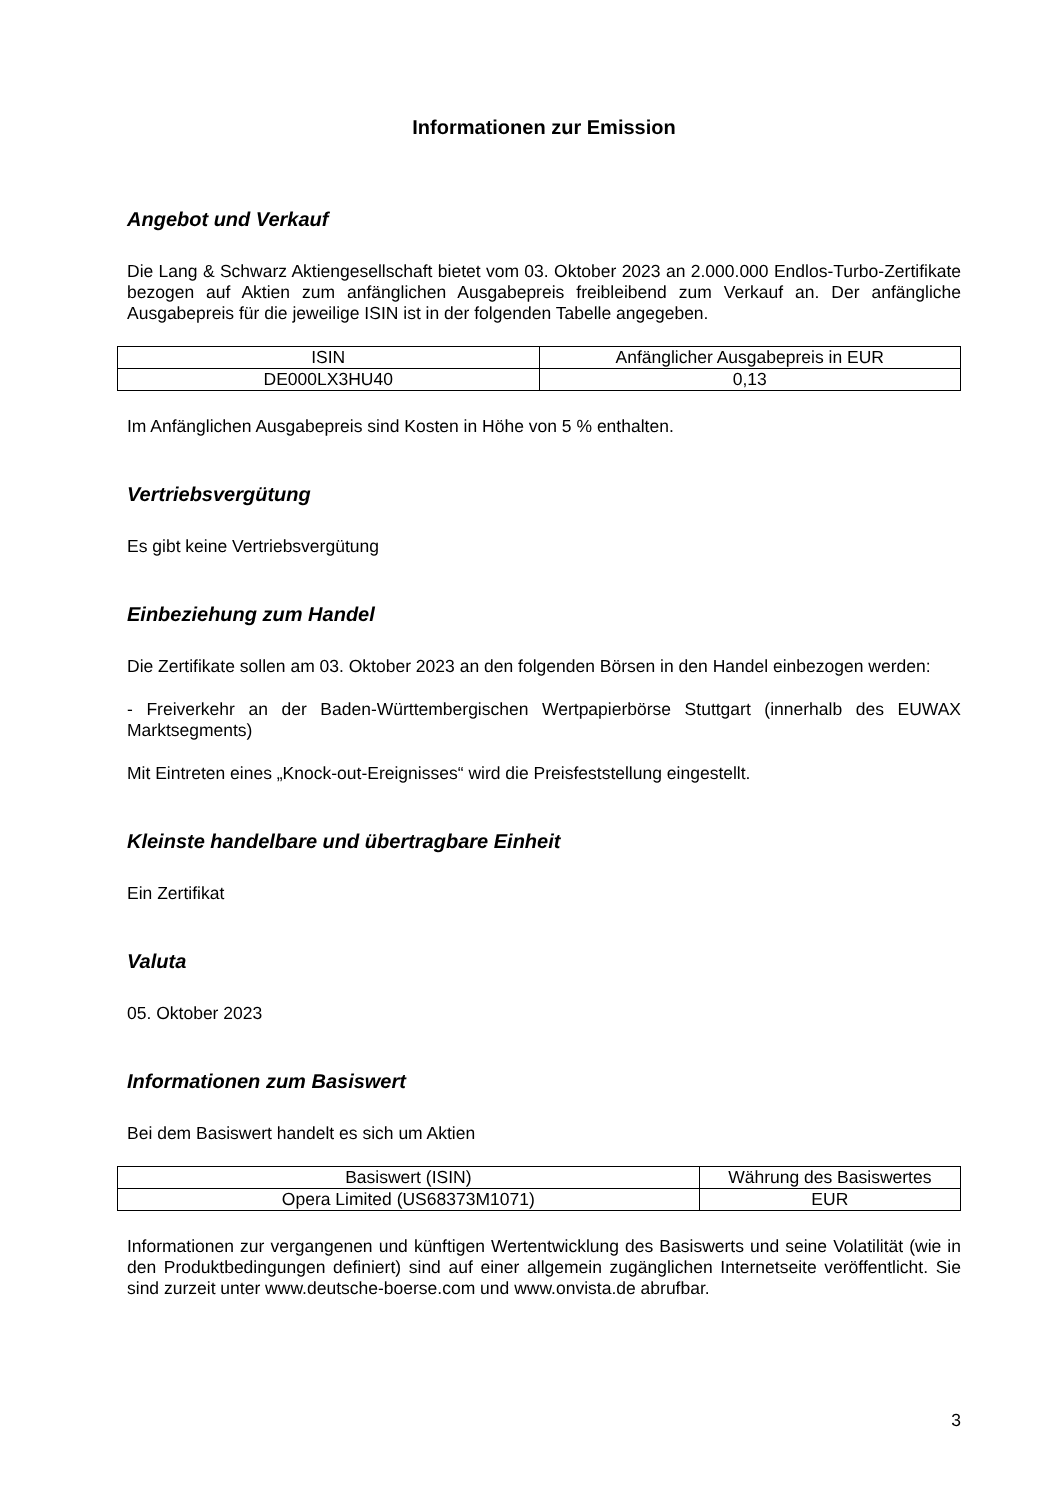Informationen zur Emission
Angebot und Verkauf
Die Lang & Schwarz Aktiengesellschaft bietet vom 03. Oktober 2023 an 2.000.000 Endlos-Turbo-Zertifikate bezogen auf Aktien zum anfänglichen Ausgabepreis freibleibend zum Verkauf an. Der anfängliche Ausgabepreis für die jeweilige ISIN ist in der folgenden Tabelle angegeben.
| ISIN | Anfänglicher Ausgabepreis in EUR |
| DE000LX3HU40 | 0,13 |
Im Anfänglichen Ausgabepreis sind Kosten in Höhe von 5 % enthalten.
Vertriebsvergütung
Es gibt keine Vertriebsvergütung
Einbeziehung zum Handel
Die Zertifikate sollen am 03. Oktober 2023 an den folgenden Börsen in den Handel einbezogen werden:
- Freiverkehr an der Baden-Württembergischen Wertpapierbörse Stuttgart (innerhalb des EUWAX Marktsegments)
Mit Eintreten eines „Knock-out-Ereignisses“ wird die Preisfeststellung eingestellt.
Kleinste handelbare und übertragbare Einheit
Ein Zertifikat
Valuta
05. Oktober 2023
Informationen zum Basiswert
Bei dem Basiswert handelt es sich um Aktien
| Basiswert (ISIN) | Währung des Basiswertes |
| Opera Limited (US68373M1071) | EUR |
Informationen zur vergangenen und künftigen Wertentwicklung des Basiswerts und seine Volatilität (wie in den Produktbedingungen definiert) sind auf einer allgemein zugänglichen Internetseite veröffentlicht. Sie sind zurzeit unter www.deutsche-boerse.com und www.onvista.de abrufbar.
3